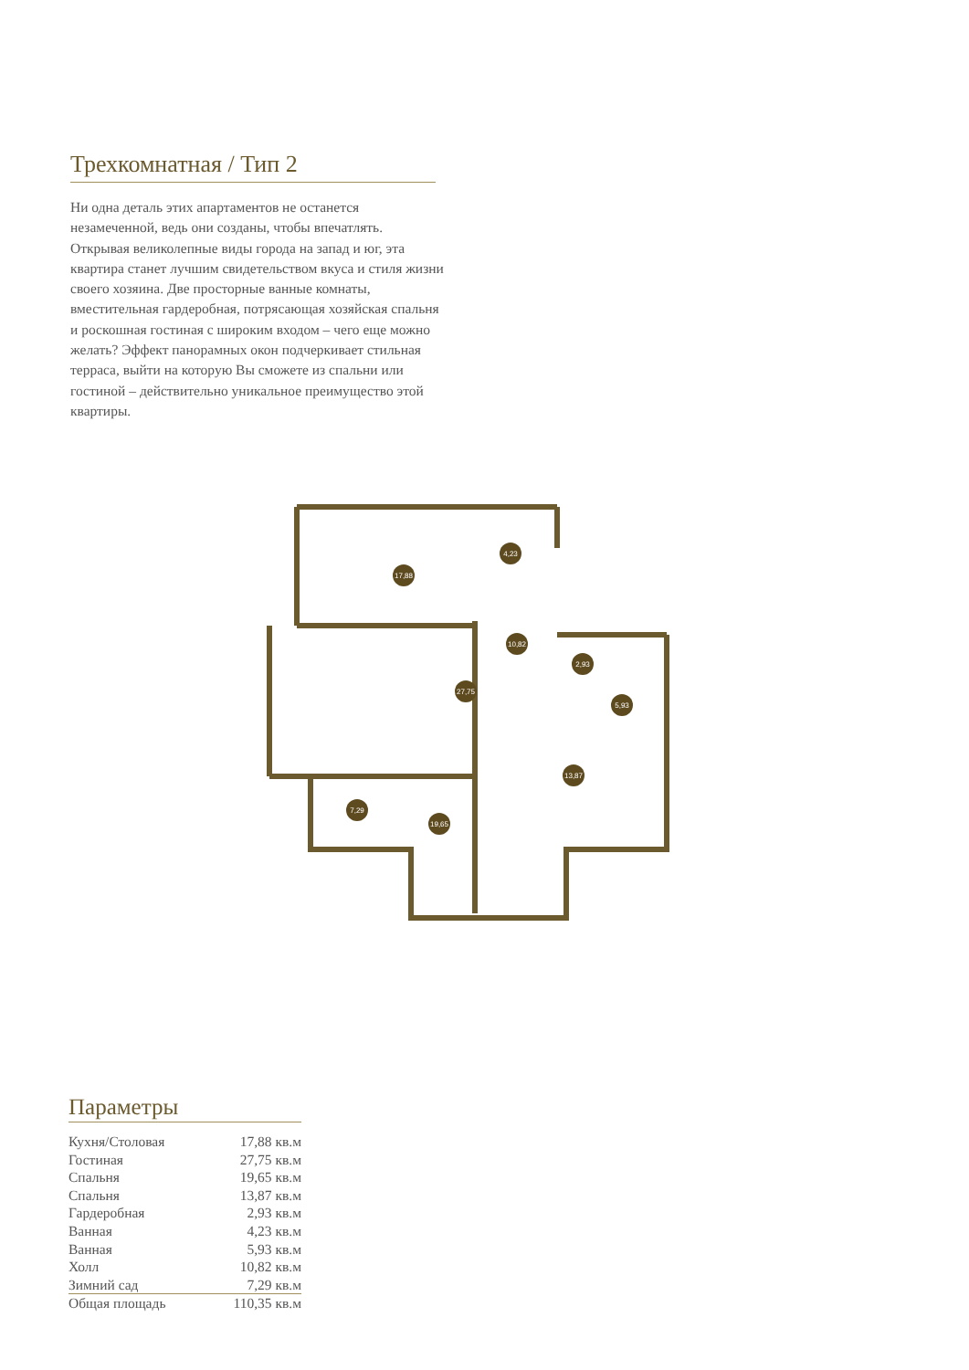Трехкомнатная / Тип 2
Ни одна деталь этих апартаментов не останется незамеченной, ведь они созданы, чтобы впечатлять. Открывая великолепные виды города на запад и юг, эта квартира станет лучшим свидетельством вкуса и стиля жизни своего хозяина. Две просторные ванные комнаты, вместительная гардеробная, потрясающая хозяйская спальня и роскошная гостиная с широким входом – чего еще можно желать? Эффект панорамных окон подчеркивает стильная терраса, выйти на которую Вы сможете из спальни или гостиной – действительно уникальное преимущество этой квартиры.
17,88
4,23
10,82
27,75
2,93
5,93
13,87
7,29
19,65
Параметры
| Кухня/Столовая | 17,88 кв.м |
| Гостиная | 27,75 кв.м |
| Спальня | 19,65 кв.м |
| Спальня | 13,87 кв.м |
| Гардеробная | 2,93 кв.м |
| Ванная | 4,23 кв.м |
| Ванная | 5,93 кв.м |
| Холл | 10,82 кв.м |
| Зимний сад | 7,29 кв.м |
| Общая площадь | 110,35 кв.м |